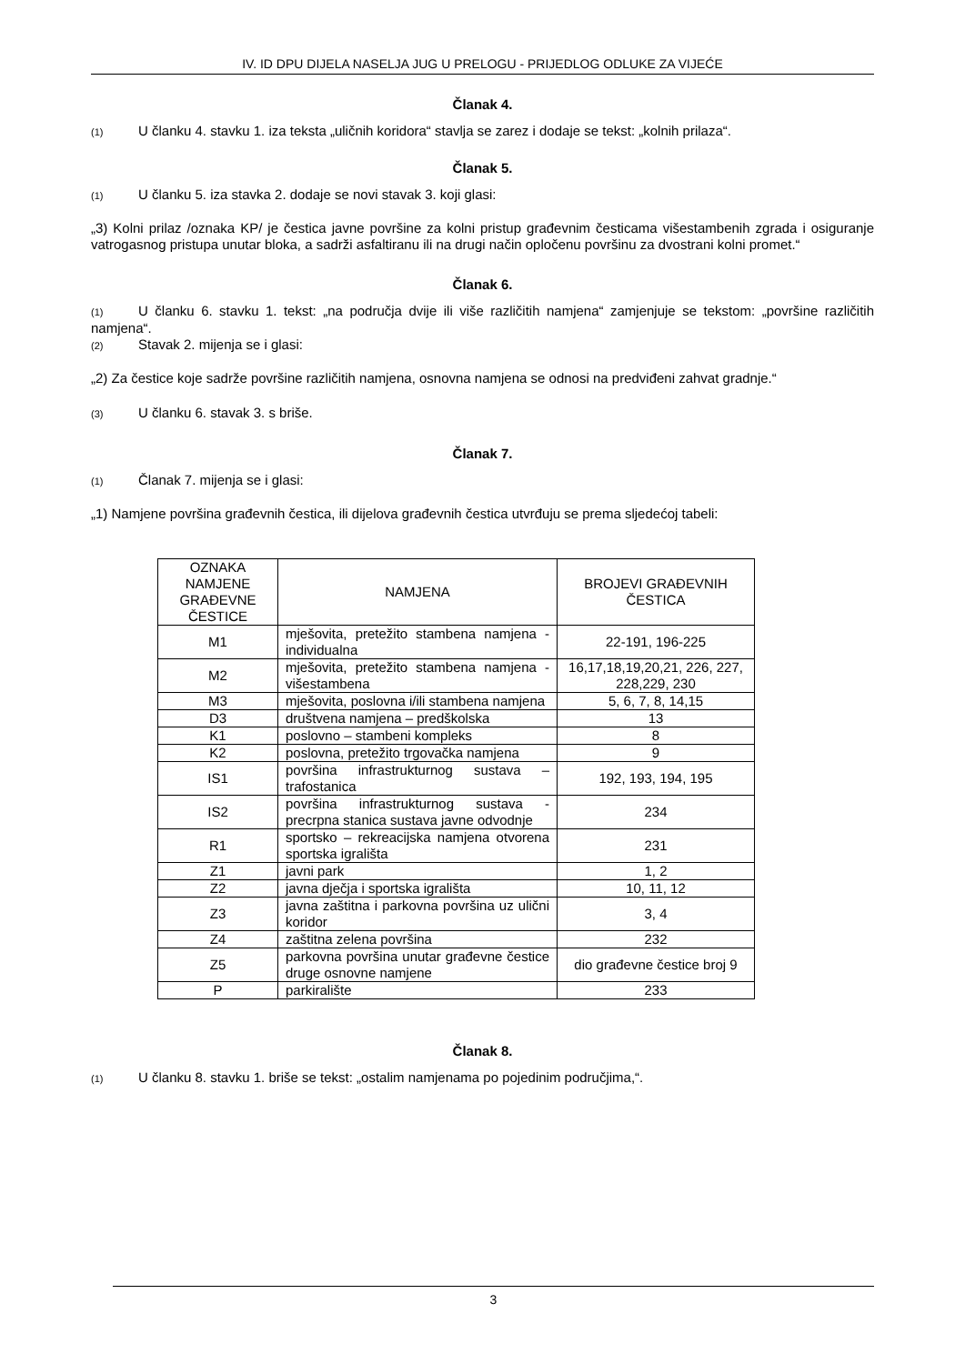IV. ID DPU DIJELA NASELJA JUG U PRELOGU - PRIJEDLOG ODLUKE ZA VIJEĆE
Članak 4.
(1) U članku 4. stavku 1. iza teksta „uličnih koridora“ stavlja se zarez i dodaje se tekst: „kolnih prilaza“.
Članak 5.
(1) U članku 5. iza stavka 2. dodaje se novi stavak 3. koji glasi:
„3) Kolni prilaz /oznaka KP/ je čestica javne površine za kolni pristup građevnim česticama višestambenih zgrada i osiguranje vatrogasnog pristupa unutar bloka, a sadrži asfaltiranu ili na drugi način opločenu površinu za dvostrani kolni promet.“
Članak 6.
(1) U članku 6. stavku 1. tekst: „na područja dvije ili više različitih namjena“ zamjenjuje se tekstom: „površine različitih namjena“.
(2) Stavak 2. mijenja se i glasi:
„2) Za čestice koje sadrže površine različitih namjena, osnovna namjena se odnosi na predviđeni zahvat gradnje.“
(3) U članku 6. stavak 3. s briše.
Članak 7.
(1) Članak 7. mijenja se i glasi:
„1) Namjene površina građevnih čestica, ili dijelova građevnih čestica utvrđuju se prema sljedećoj tabeli:
| OZNAKA NAMJENE GRAĐEVNE ČESTICE | NAMJENA | BROJEVI GRAĐEVNIH ČESTICA |
| --- | --- | --- |
| M1 | mješovita, pretežito stambena namjena - individualna | 22-191, 196-225 |
| M2 | mješovita, pretežito stambena namjena - višestambena | 16,17,18,19,20,21, 226, 227, 228,229, 230 |
| M3 | mješovita, poslovna i/ili stambena namjena | 5, 6, 7, 8, 14,15 |
| D3 | društvena namjena – predškolska | 13 |
| K1 | poslovno – stambeni kompleks | 8 |
| K2 | poslovna, pretežito trgovačka namjena | 9 |
| IS1 | površina infrastrukturnog sustava – trafostanica | 192, 193, 194, 195 |
| IS2 | površina infrastrukturnog sustava - precrpna stanica sustava javne odvodnje | 234 |
| R1 | sportsko – rekreacijska namjena otvorena sportska igrališta | 231 |
| Z1 | javni park | 1, 2 |
| Z2 | javna dječja i sportska igrališta | 10, 11, 12 |
| Z3 | javna zaštitna i parkovna površina uz ulični koridor | 3, 4 |
| Z4 | zaštitna zelena površina | 232 |
| Z5 | parkovna površina unutar građevne čestice druge osnovne namjene | dio građevne čestice broj 9 |
| P | parkiralište | 233 |
Članak 8.
(1) U članku 8. stavku 1. briše se tekst: „ostalim namjenama po pojedinim područjima,“.
3